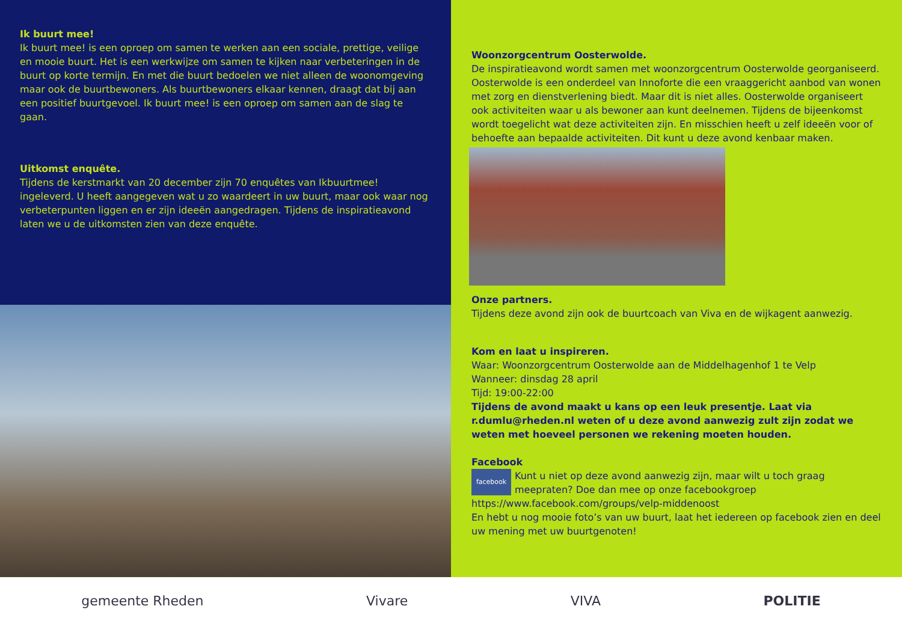Ik buurt mee!
Ik buurt mee! is een oproep om samen te werken aan een sociale, prettige, veilige en mooie buurt. Het is een werkwijze om samen te kijken naar verbeteringen in de buurt op korte termijn. En met die buurt bedoelen we niet alleen de woonomgeving maar ook de buurtbewoners. Als buurtbewoners elkaar kennen, draagt dat bij aan een positief buurtgevoel. Ik buurt mee! is een oproep om samen aan de slag te gaan.
Uitkomst enquête.
Tijdens de kerstmarkt van 20 december zijn 70 enquêtes van Ikbuurtmee! ingeleverd. U heeft aangegeven wat u zo waardeert in uw buurt, maar ook waar nog verbeterpunten liggen en er zijn ideeën aangedragen. Tijdens de inspiratieavond laten we u de uitkomsten zien van deze enquête.
Woonzorgcentrum Oosterwolde.
De inspiratieavond wordt samen met woonzorgcentrum Oosterwolde georganiseerd. Oosterwolde is een onderdeel van Innoforte die een vraaggericht aanbod van wonen met zorg en dienstverlening biedt. Maar dit is niet alles. Oosterwolde organiseert ook activiteiten waar u als bewoner aan kunt deelnemen. Tijdens de bijeenkomst wordt toegelicht wat deze activiteiten zijn. En misschien heeft u zelf ideeën voor of behoefte aan bepaalde activiteiten. Dit kunt u deze avond kenbaar maken.
Onze partners.
Tijdens deze avond zijn ook de buurtcoach van Viva en de wijkagent aanwezig.
Kom en laat u inspireren.
Waar: Woonzorgcentrum Oosterwolde aan de Middelhagenhof 1 te Velp
Wanneer: dinsdag 28 april
Tijd: 19:00-22:00
Tijdens de avond maakt u kans op een leuk presentje. Laat via r.dumlu@rheden.nl weten of u deze avond aanwezig zult zijn zodat we weten met hoeveel personen we rekening moeten houden.
Facebook
facebook Kunt u niet op deze avond aanwezig zijn, maar wilt u toch graag meepraten? Doe dan mee op onze facebookgroep https://www.facebook.com/groups/velp-middenoost
En hebt u nog mooie foto’s van uw buurt, laat het iedereen op facebook zien en deel uw mening met uw buurtgenoten!
gemeente Rheden Vivare VIVA POLITIE